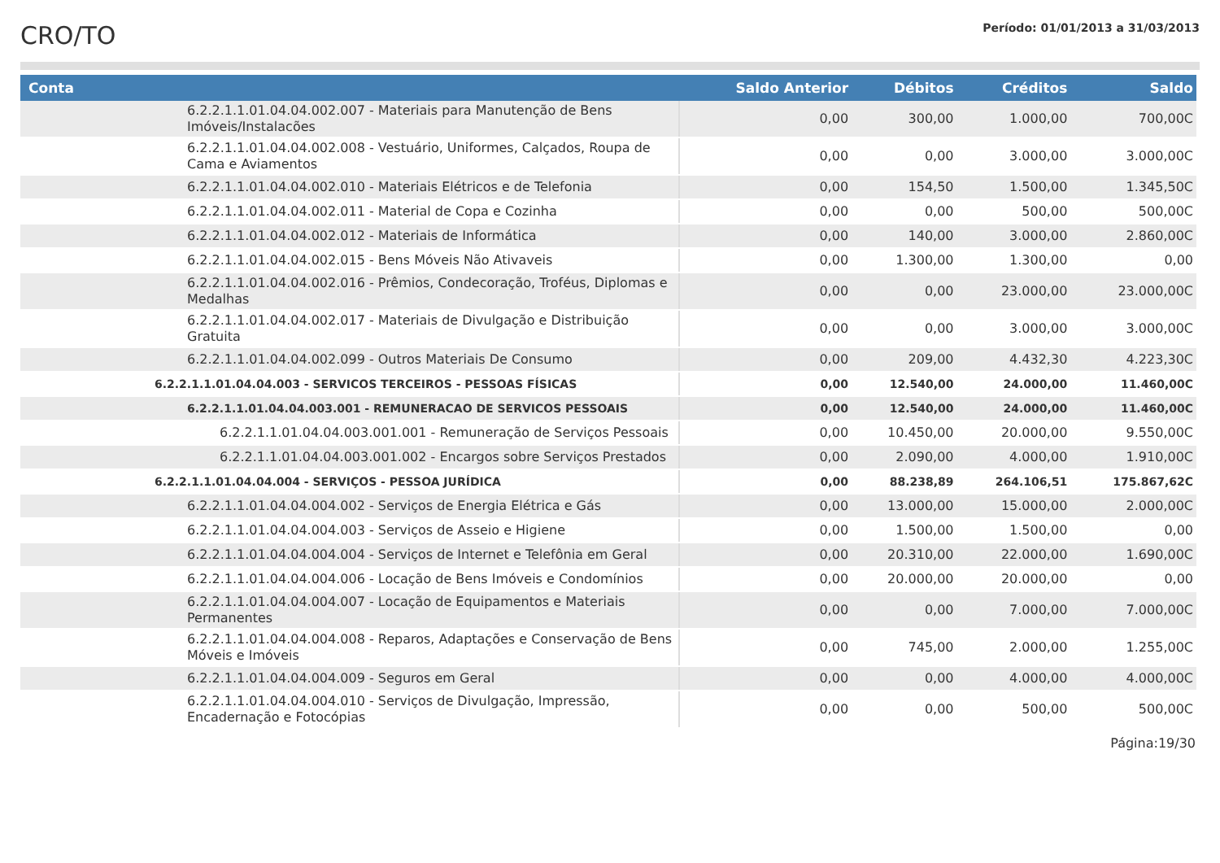CRO/TO
Período: 01/01/2013 a 31/03/2013
| Conta | Saldo Anterior | Débitos | Créditos | Saldo |
| --- | --- | --- | --- | --- |
| 6.2.2.1.1.01.04.04.002.007 - Materiais para Manutenção de Bens Imóveis/Instalacões | 0,00 | 300,00 | 1.000,00 | 700,00C |
| 6.2.2.1.1.01.04.04.002.008 - Vestuário, Uniformes, Calçados, Roupa de Cama e Aviamentos | 0,00 | 0,00 | 3.000,00 | 3.000,00C |
| 6.2.2.1.1.01.04.04.002.010 - Materiais Elétricos e de Telefonia | 0,00 | 154,50 | 1.500,00 | 1.345,50C |
| 6.2.2.1.1.01.04.04.002.011 - Material de Copa e Cozinha | 0,00 | 0,00 | 500,00 | 500,00C |
| 6.2.2.1.1.01.04.04.002.012 - Materiais de Informática | 0,00 | 140,00 | 3.000,00 | 2.860,00C |
| 6.2.2.1.1.01.04.04.002.015 - Bens Móveis Não Ativaveis | 0,00 | 1.300,00 | 1.300,00 | 0,00 |
| 6.2.2.1.1.01.04.04.002.016 - Prêmios, Condecoração, Troféus, Diplomas e Medalhas | 0,00 | 0,00 | 23.000,00 | 23.000,00C |
| 6.2.2.1.1.01.04.04.002.017 - Materiais de Divulgação e Distribuição Gratuita | 0,00 | 0,00 | 3.000,00 | 3.000,00C |
| 6.2.2.1.1.01.04.04.002.099 - Outros Materiais De Consumo | 0,00 | 209,00 | 4.432,30 | 4.223,30C |
| 6.2.2.1.1.01.04.04.003 - SERVICOS TERCEIROS - PESSOAS FÍSICAS | 0,00 | 12.540,00 | 24.000,00 | 11.460,00C |
| 6.2.2.1.1.01.04.04.003.001 - REMUNERACAO DE SERVICOS PESSOAIS | 0,00 | 12.540,00 | 24.000,00 | 11.460,00C |
| 6.2.2.1.1.01.04.04.003.001.001 - Remuneração de Serviços Pessoais | 0,00 | 10.450,00 | 20.000,00 | 9.550,00C |
| 6.2.2.1.1.01.04.04.003.001.002 - Encargos sobre Serviços Prestados | 0,00 | 2.090,00 | 4.000,00 | 1.910,00C |
| 6.2.2.1.1.01.04.04.004 - SERVIÇOS - PESSOA JURÍDICA | 0,00 | 88.238,89 | 264.106,51 | 175.867,62C |
| 6.2.2.1.1.01.04.04.004.002 - Serviços de Energia Elétrica e Gás | 0,00 | 13.000,00 | 15.000,00 | 2.000,00C |
| 6.2.2.1.1.01.04.04.004.003 - Serviços de Asseio e Higiene | 0,00 | 1.500,00 | 1.500,00 | 0,00 |
| 6.2.2.1.1.01.04.04.004.004 - Serviços de Internet e Telefônia em Geral | 0,00 | 20.310,00 | 22.000,00 | 1.690,00C |
| 6.2.2.1.1.01.04.04.004.006 - Locação de Bens Imóveis e Condomínios | 0,00 | 20.000,00 | 20.000,00 | 0,00 |
| 6.2.2.1.1.01.04.04.004.007 - Locação de Equipamentos e Materiais Permanentes | 0,00 | 0,00 | 7.000,00 | 7.000,00C |
| 6.2.2.1.1.01.04.04.004.008 - Reparos, Adaptações e Conservação de Bens Móveis e Imóveis | 0,00 | 745,00 | 2.000,00 | 1.255,00C |
| 6.2.2.1.1.01.04.04.004.009 - Seguros em Geral | 0,00 | 0,00 | 4.000,00 | 4.000,00C |
| 6.2.2.1.1.01.04.04.004.010 - Serviços de Divulgação, Impressão, Encadernação e Fotocópias | 0,00 | 0,00 | 500,00 | 500,00C |
Página:19/30